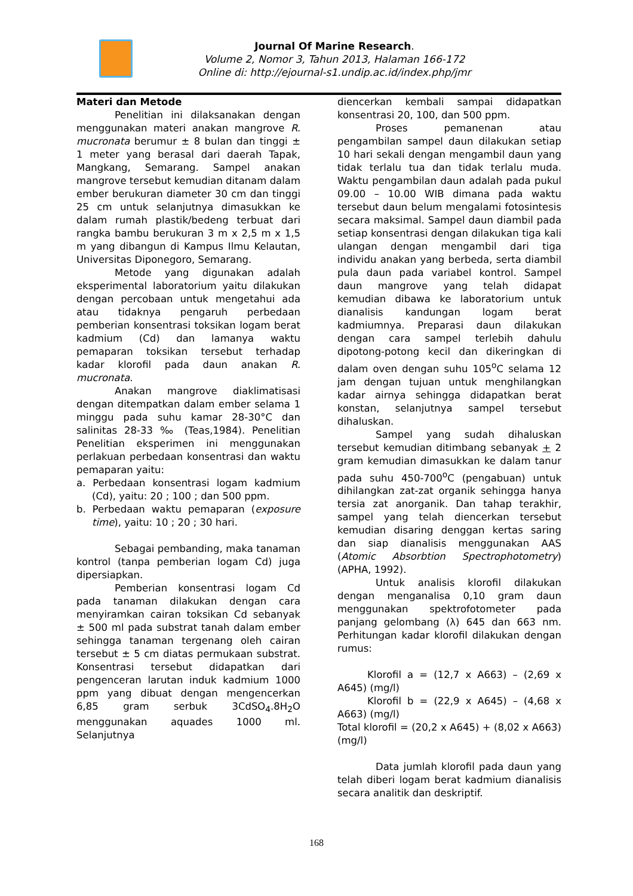Journal Of Marine Research.
Volume 2, Nomor 3, Tahun 2013, Halaman 166-172
Online di: http://ejournal-s1.undip.ac.id/index.php/jmr
Materi dan Metode
Penelitian ini dilaksanakan dengan menggunakan materi anakan mangrove R. mucronata berumur ± 8 bulan dan tinggi ± 1 meter yang berasal dari daerah Tapak, Mangkang, Semarang. Sampel anakan mangrove tersebut kemudian ditanam dalam ember berukuran diameter 30 cm dan tinggi 25 cm untuk selanjutnya dimasukkan ke dalam rumah plastik/bedeng terbuat dari rangka bambu berukuran 3 m x 2,5 m x 1,5 m yang dibangun di Kampus Ilmu Kelautan, Universitas Diponegoro, Semarang.
Metode yang digunakan adalah eksperimental laboratorium yaitu dilakukan dengan percobaan untuk mengetahui ada atau tidaknya pengaruh perbedaan pemberian konsentrasi toksikan logam berat kadmium (Cd) dan lamanya waktu pemaparan toksikan tersebut terhadap kadar klorofil pada daun anakan R. mucronata.
Anakan mangrove diaklimatisasi dengan ditempatkan dalam ember selama 1 minggu pada suhu kamar 28-30°C dan salinitas 28-33 ‰ (Teas,1984). Penelitian Penelitian eksperimen ini menggunakan perlakuan perbedaan konsentrasi dan waktu pemaparan yaitu:
a. Perbedaan konsentrasi logam kadmium (Cd), yaitu: 20 ; 100 ; dan 500 ppm.
b. Perbedaan waktu pemaparan (exposure time), yaitu: 10 ; 20 ; 30 hari.
Sebagai pembanding, maka tanaman kontrol (tanpa pemberian logam Cd) juga dipersiapkan.
Pemberian konsentrasi logam Cd pada tanaman dilakukan dengan cara menyiramkan cairan toksikan Cd sebanyak ± 500 ml pada substrat tanah dalam ember sehingga tanaman tergenang oleh cairan tersebut ± 5 cm diatas permukaan substrat. Konsentrasi tersebut didapatkan dari pengenceran larutan induk kadmium 1000 ppm yang dibuat dengan mengencerkan 6,85 gram serbuk 3CdSO<sub>4</sub>.8H<sub>2</sub>O menggunakan aquades 1000 ml. Selanjutnya
diencerkan kembali sampai didapatkan konsentrasi 20, 100, dan 500 ppm.
Proses pemanenan atau pengambilan sampel daun dilakukan setiap 10 hari sekali dengan mengambil daun yang tidak terlalu tua dan tidak terlalu muda. Waktu pengambilan daun adalah pada pukul 09.00 – 10.00 WIB dimana pada waktu tersebut daun belum mengalami fotosintesis secara maksimal. Sampel daun diambil pada setiap konsentrasi dengan dilakukan tiga kali ulangan dengan mengambil dari tiga individu anakan yang berbeda, serta diambil pula daun pada variabel kontrol. Sampel daun mangrove yang telah didapat kemudian dibawa ke laboratorium untuk dianalisis kandungan logam berat kadmiumnya. Preparasi daun dilakukan dengan cara sampel terlebih dahulu dipotong-potong kecil dan dikeringkan di dalam oven dengan suhu 105<sup>o</sup>C selama 12 jam dengan tujuan untuk menghilangkan kadar airnya sehingga didapatkan berat konstan, selanjutnya sampel tersebut dihaluskan.
Sampel yang sudah dihaluskan tersebut kemudian ditimbang sebanyak + 2 gram kemudian dimasukkan ke dalam tanur pada suhu 450-700<sup>o</sup>C (pengabuan) untuk dihilangkan zat-zat organik sehingga hanya tersia zat anorganik. Dan tahap terakhir, sampel yang telah diencerkan tersebut kemudian disaring denggan kertas saring dan siap dianalisis menggunakan AAS (Atomic Absorbtion Spectrophotometry) (APHA, 1992).
Untuk analisis klorofil dilakukan dengan menganalisa 0,10 gram daun menggunakan spektrofotometer pada panjang gelombang (λ) 645 dan 663 nm. Perhitungan kadar klorofil dilakukan dengan rumus:
Klorofil a = (12,7 x A663) – (2,69 x A645) (mg/l)
Klorofil b = (22,9 x A645) – (4,68 x A663) (mg/l)
Total klorofil = (20,2 x A645) + (8,02 x A663)(mg/l)
Data jumlah klorofil pada daun yang telah diberi logam berat kadmium dianalisis secara analitik dan deskriptif.
168